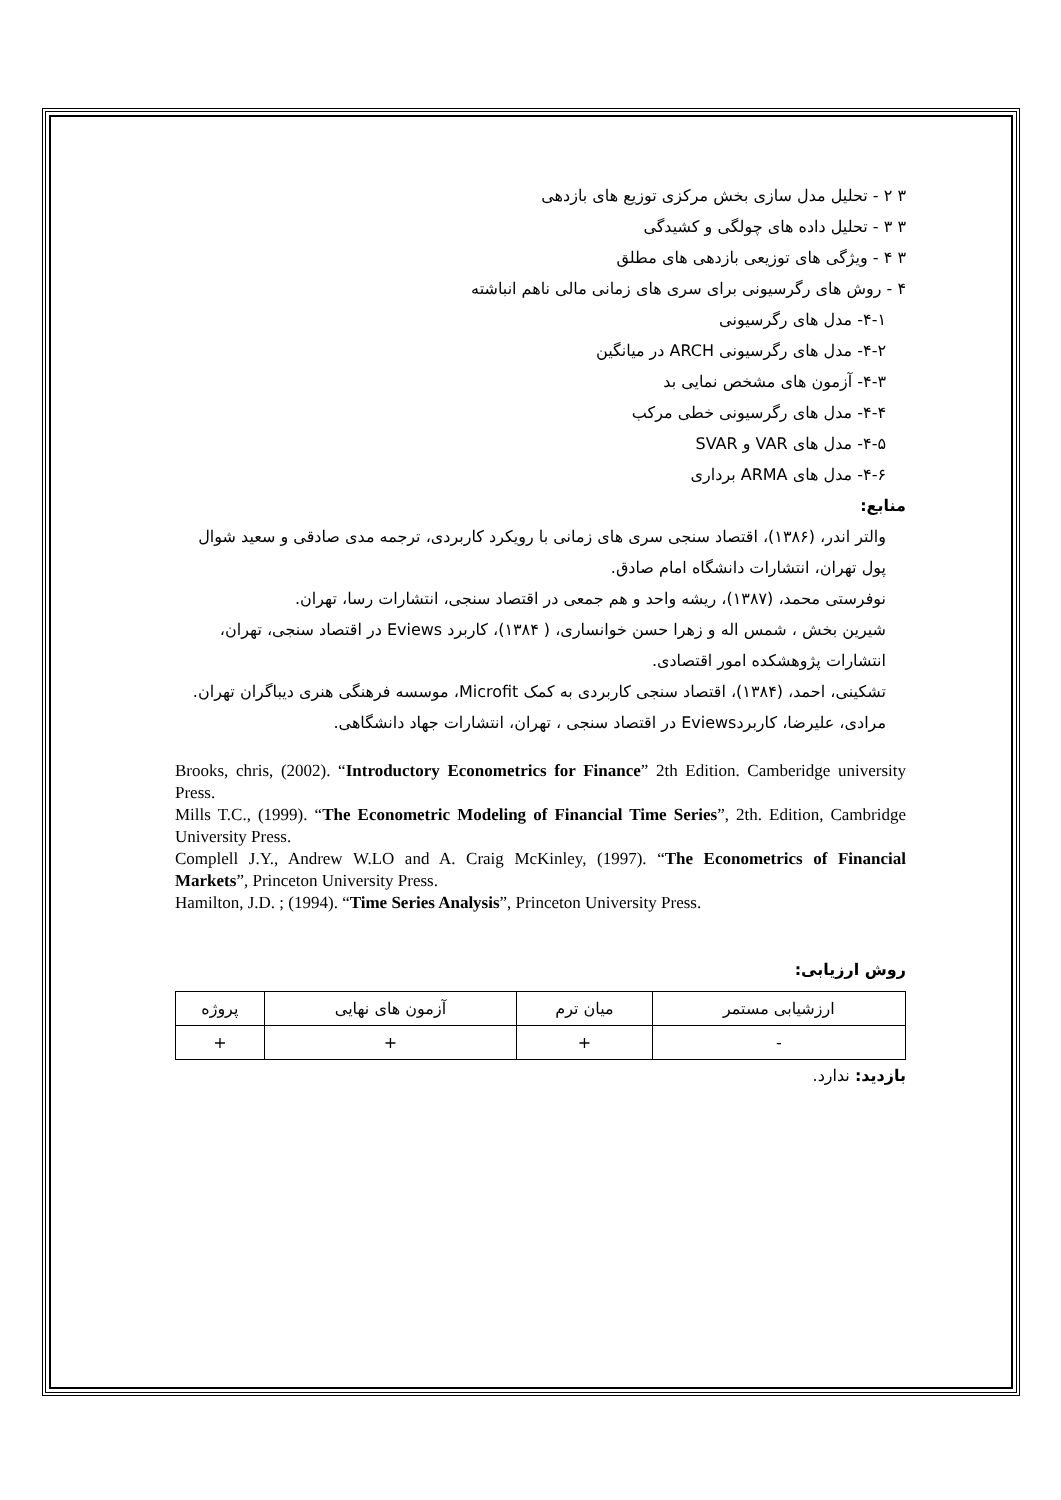۳ ۲ - تحلیل مدل سازی بخش مرکزی توزیع های بازدهی
۳ ۳ - تحلیل داده های چولگی و کشیدگی
۳ ۴ - ویژگی های توزیعی بازدهی های مطلق
۴ - روش های رگرسیونی برای سری های زمانی مالی ناهم انباشته
۴-۱- مدل های رگرسیونی
۴-۲- مدل های رگرسیونی ARCH در میانگین
۴-۳- آزمون های مشخص نمایی بد
۴-۴- مدل های رگرسیونی خطی مرکب
۴-۵- مدل های VAR و SVAR
۴-۶- مدل های ARMA برداری
منابع:
والتر اندر، (۱۳۸۶)، اقتصاد سنجی سری های زمانی با رویکرد کاربردی، ترجمه مدی صادقی و سعید شوال پول تهران، انتشارات دانشگاه امام صادق.
نوفرستی محمد، (۱۳۸۷)، ریشه واحد و هم جمعی در اقتصاد سنجی، انتشارات رسا، تهران.
شیرین بخش ، شمس اله و زهرا حسن خوانساری، ( ۱۳۸۴)، کاربرد Eviews در اقتصاد سنجی، تهران، انتشارات پژوهشکده امور اقتصادی.
تشکینی، احمد، (۱۳۸۴)، اقتصاد سنجی کاربردی به کمک Microfit، موسسه فرهنگی هنری دیباگران تهران.
مرادی، علیرضا، کاربردEviews در اقتصاد سنجی ، تهران، انتشارات جهاد دانشگاهی.
Brooks, chris, (2002). “Introductory Econometrics for Finance” 2th Edition. Camberidge university Press.
Mills T.C., (1999). “The Econometric Modeling of Financial Time Series”, 2th. Edition, Cambridge University Press.
Complell J.Y., Andrew W.LO and A. Craig McKinley, (1997). “The Econometrics of Financial Markets”, Princeton University Press.
Hamilton, J.D. ; (1994). “Time Series Analysis”, Princeton University Press.
روش ارزیابی:
| ارزشیابی مستمر | میان ترم | آزمون های نهایی | پروژه |
| - | + | + | + |
بازدید: ندارد.